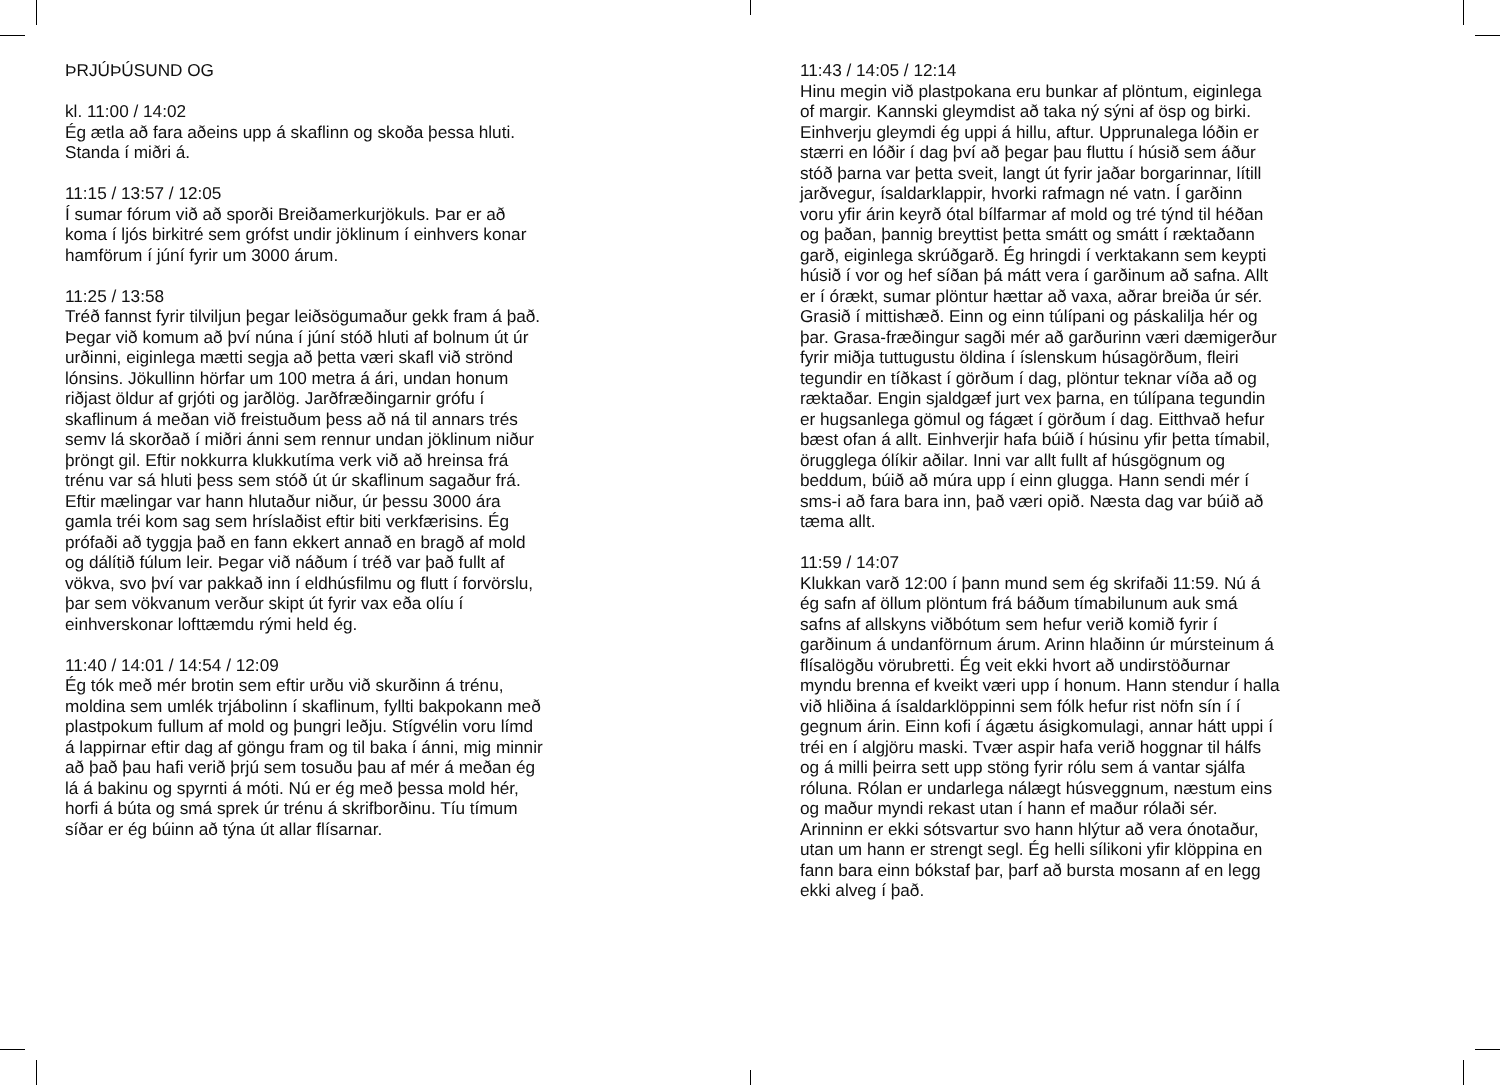ÞRJÚÞÚSUND OG
kl. 11:00 / 14:02
Ég ætla að fara aðeins upp á skaflinn og skoða þessa hluti. Standa í miðri á.
11:15 / 13:57 / 12:05
Í sumar fórum við að sporði Breiðamerkurjökuls. Þar er að koma í ljós birkitré sem gróf­st undir jöklinum í einhvers konar hamförum í júní fyrir um 3000 árum.
11:25 / 13:58
Tréð fannst fyrir tilviljun þegar leiðsögumaður gekk fram á það. Þegar við komum að því núna í júní stóð hluti af bolnum út úr urðinni, eiginlega mætti segja að þetta væri skafl við strönd lónsins. Jökullinn hörfar um 100 metra á ári, undan honum riðjast öldur af grjóti og jarðlög. Jarðfræðingarnir grófu í skaflinum á meðan við freistuðum þess að ná til annars trés semv lá skorðað í miðri ánni sem rennur undan jöklinum niður þröngt gil. Eftir nokkurra klukkutíma verk við að hreinsa frá trénu var sá hluti þess sem stóð út úr skaflinum sagaður frá. Eftir mælingar var hann hlutaður niður, úr þessu 3000 ára gamla tréi kom sag sem hríslaðist eftir biti verkfærisins. Ég prófaði að tyggja það en fann ekkert annað en bragð af mold og dálítið fúlum leir. Þegar við náðum í tréð var það fullt af vökva, svo því var pakkað inn í eldhúsfilmu og flutt í forvörslu, þar sem vökvanum verður skipt út fyrir vax eða olíu í einhverskonar lofttæmdu rými held ég.
11:40 / 14:01 / 14:54 / 12:09
Ég tók með mér brotin sem eftir urðu við skurðinn á trénu, moldina sem umlék trjábolinn í skaflinum, fyllti bakpokann með plastpokum fullum af mold og þungri leðju. Stígvélin voru límd á lappirnar eftir dag af göngu fram og til baka í ánni, mig minnir að það þau hafi verið þrjú sem tosuðu þau af mér á meðan ég lá á bakinu og spyrnti á móti. Nú er ég með þessa mold hér, horfi á búta og smá sprek úr trénu á skrifborðinu. Tíu tímum síðar er ég búinn að týna út allar flísarnar.
11:43 / 14:05 / 12:14
Hinu megin við plastpokana eru bunkar af plöntum, eiginlega of margir. Kannski gleymdist að taka ný sýni af ösp og birki. Einhverju gleymdi ég uppi á hillu, aftur. Upprunalega lóðin er stærri en lóðir í dag því að þegar þau fluttu í húsið sem áður stóð þarna var þetta sveit, langt út fyrir jaðar borgarinnar, lítill jarðvegur, ísaldarklappir, hvorki rafmagn né vatn. Í garðinn voru yfir árin keyrð ótal bílfarmar af mold og tré týnd til héðan og þaðan, þannig breyttist þetta smátt og smátt í ræktaðann garð, eiginlega skrúðgarð. Ég hringdi í verktakann sem keypti húsið í vor og hef síðan þá mátt vera í garðinum að safna. Allt er í órækt, sumar plöntur hættar að vaxa, aðrar breiða úr sér. Grasið í mittishæð. Einn og einn túlípani og páskalilja hér og þar. Grasa-fræðingur sagði mér að garðurinn væri dæmigerður fyrir miðja tuttugustu öldina í íslenskum húsagörðum, fleiri tegundir en tíðkast í görðum í dag, plöntur teknar víða að og ræktaðar. Engin sjaldgæf jurt vex þarna, en túlípana tegundin er hugsanlega gömul og fágæt í görðum í dag. Eitthvað hefur bæst ofan á allt. Einhverjir hafa búið í húsinu yfir þetta tímabil, örugglega ólíkir aðilar. Inni var allt fullt af húsgögnum og beddum, búið að múra upp í einn glugga. Hann sendi mér í sms-i að fara bara inn, það væri opið. Næsta dag var búið að tæma allt.
11:59 / 14:07
Klukkan varð 12:00 í þann mund sem ég skrifaði 11:59. Nú á ég safn af öllum plöntum frá báðum tímabilunum auk smá safns af allskyns viðbótum sem hefur verið komið fyrir í garðinum á undanförnum árum. Arinn hlaðinn úr múrsteinum á flísalögðu vörubretti. Ég veit ekki hvort að undirstöðurnar myndu brenna ef kveikt væri upp í honum. Hann stendur í halla við hliðina á ísaldarklöppinni sem fólk hefur rist nöfn sín í í gegnum árin. Einn kofi í ágætu ásigkomulagi, annar hátt uppi í tréi en í algjöru maski. Tvær aspir hafa verið hoggnar til hálfs og á milli þeirra sett upp stöng fyrir rólu sem á vantar sjálfa róluna. Rólan er undarlega nálægt húsveggnum, næstum eins og maður myndi rekast utan í hann ef maður rólaði sér. Arinninn er ekki sótsvartur svo hann hlýtur að vera ónotaður, utan um hann er strengt segl. Ég helli sílikoni yfir klöppina en fann bara einn bókstaf þar, þarf að bursta mosann af en legg ekki alveg í það.